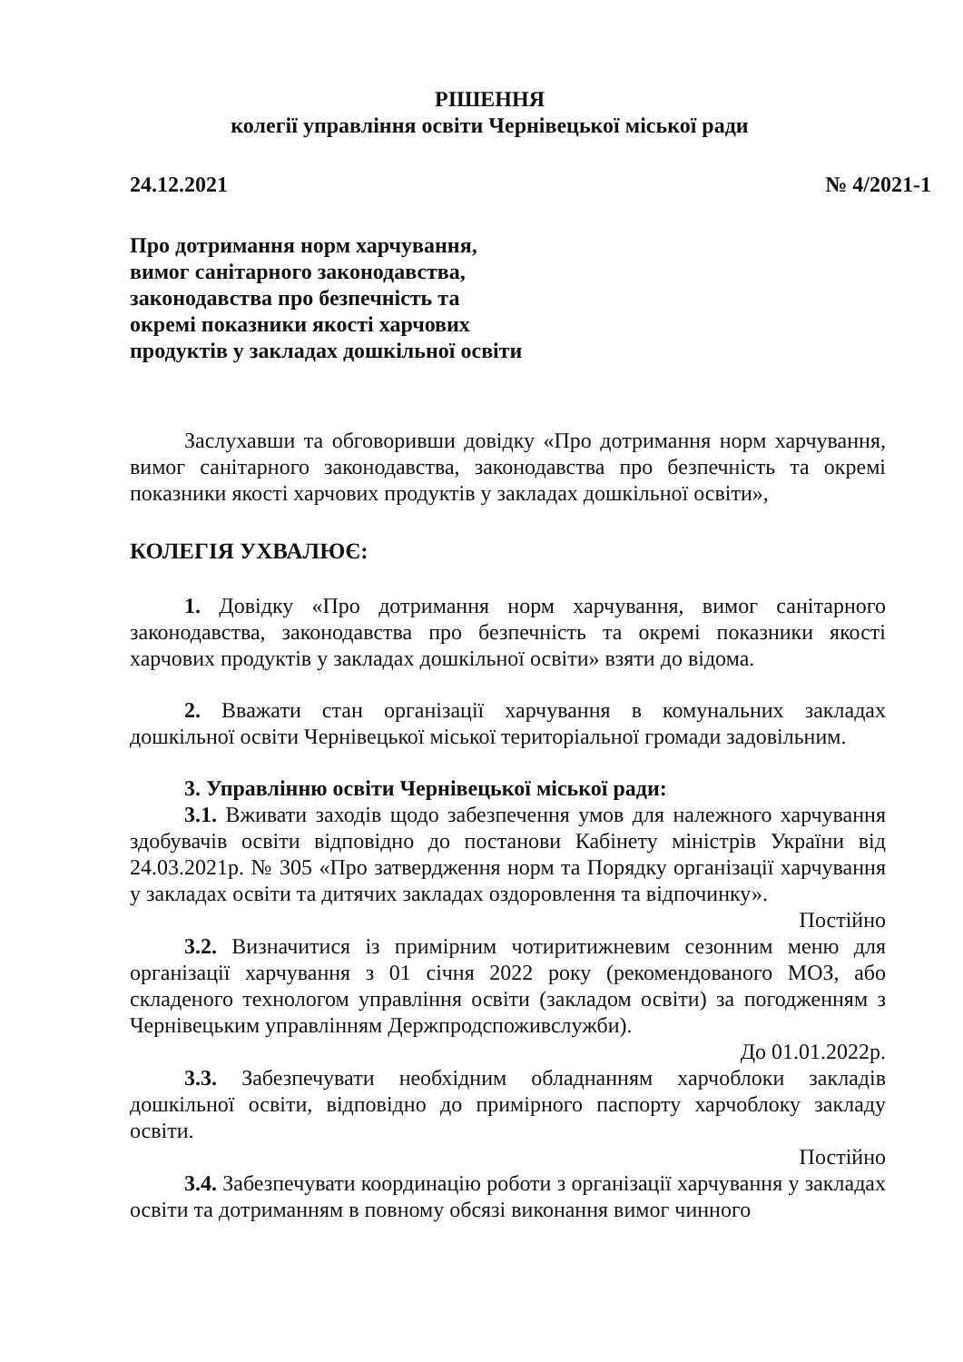РІШЕННЯ
колегії управління освіти Чернівецької міської ради
24.12.2021 № 4/2021-1
Про дотримання норм харчування,
вимог санітарного законодавства,
законодавства про безпечність та
окремі показники якості харчових
продуктів у закладах дошкільної освіти
Заслухавши та обговоривши довідку «Про дотримання норм харчування, вимог санітарного законодавства, законодавства про безпечність та окремі показники якості харчових продуктів у закладах дошкільної освіти»,
КОЛЕГІЯ УХВАЛЮЄ:
1. Довідку «Про дотримання норм харчування, вимог санітарного законодавства, законодавства про безпечність та окремі показники якості харчових продуктів у закладах дошкільної освіти» взяти до відома.
2. Вважати стан організації харчування в комунальних закладах дошкільної освіти Чернівецької міської територіальної громади задовільним.
3. Управлінню освіти Чернівецької міської ради:
3.1. Вживати заходів щодо забезпечення умов для належного харчування здобувачів освіти відповідно до постанови Кабінету міністрів України від 24.03.2021р. № 305 «Про затвердження норм та Порядку організації харчування у закладах освіти та дитячих закладах оздоровлення та відпочинку».
Постійно
3.2. Визначитися із примірним чотиритижневим сезонним меню для організації харчування з 01 січня 2022 року (рекомендованого МОЗ, або складеного технологом управління освіти (закладом освіти) за погодженням з Чернівецьким управлінням Держпродспоживслужби).
До 01.01.2022р.
3.3. Забезпечувати необхідним обладнанням харчоблоки закладів дошкільної освіти, відповідно до примірного паспорту харчоблоку закладу освіти.
Постійно
3.4. Забезпечувати координацію роботи з організації харчування у закладах освіти та дотриманням в повному обсязі виконання вимог чинного